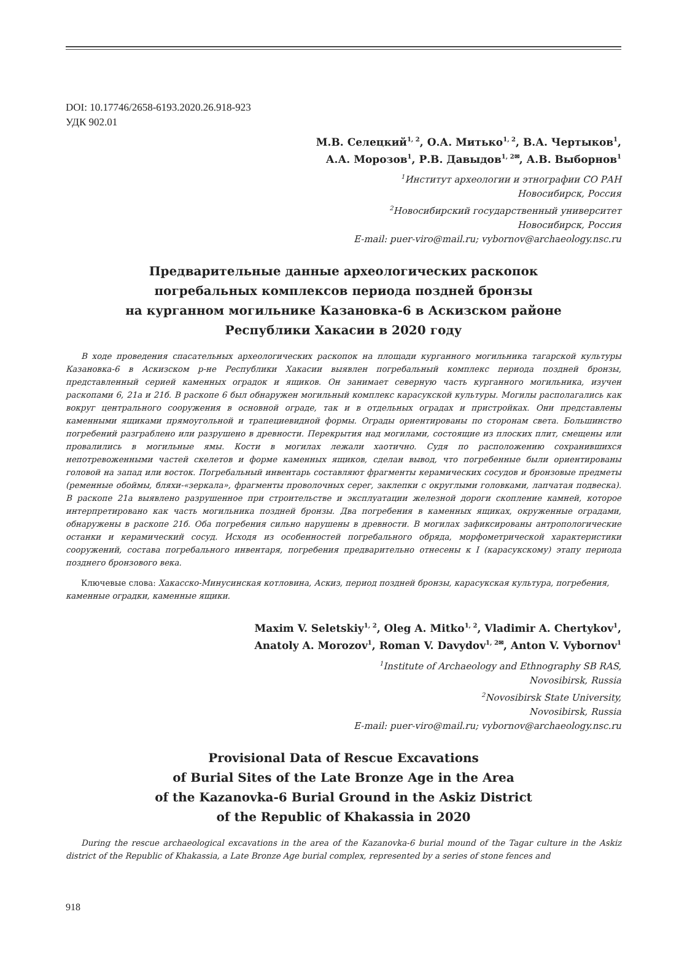DOI: 10.17746/2658-6193.2020.26.918-923
УДК 902.01
М.В. Селецкий<sup>1, 2</sup>, О.А. Митько<sup>1, 2</sup>, В.А. Чертыков<sup>1</sup>,
А.А. Морозов<sup>1</sup>, Р.В. Давыдов<sup>1, 2✉</sup>, А.В. Выборнов<sup>1</sup>
<sup>1</sup> Институт археологии и этнографии СО РАН
Новосибирск, Россия
<sup>2</sup> Новосибирский государственный университет
Новосибирск, Россия
E-mail: puer-viro@mail.ru; vybornov@archaeology.nsc.ru
Предварительные данные археологических раскопок
погребальных комплексов периода поздней бронзы
на курганном могильнике Казановка-6 в Аскизском районе
Республики Хакасии в 2020 году
В ходе проведения спасательных археологических раскопок на площади курганного могильника тагарской культуры Казановка-6 в Аскизском р-не Республики Хакасии выявлен погребальный комплекс периода поздней бронзы, представленный серией каменных оградок и ящиков. Он занимает северную часть курганного могильника, изучен раскопами 6, 21а и 21б. В раскопе 6 был обнаружен могильный комплекс карасукской культуры. Могилы располагались как вокруг центрального сооружения в основной ограде, так и в отдельных оградах и пристройках. Они представлены каменными ящиками прямоугольной и трапециевидной формы. Ограды ориентированы по сторонам света. Большинство погребений разграблено или разрушено в древности. Перекрытия над могилами, состоящие из плоских плит, смещены или провалились в могильные ямы. Кости в могилах лежали хаотично. Судя по расположению сохранившихся непотревоженными частей скелетов и форме каменных ящиков, сделан вывод, что погребенные были ориентированы головой на запад или восток. Погребальный инвентарь составляют фрагменты керамических сосудов и бронзовые предметы (ременные обоймы, бляхи-«зеркала», фрагменты проволочных серег, заклепки с округлыми головками, лапчатая подвеска). В раскопе 21а выявлено разрушенное при строительстве и эксплуатации железной дороги скопление камней, которое интерпретировано как часть могильника поздней бронзы. Два погребения в каменных ящиках, окруженные оградами, обнаружены в раскопе 21б. Оба погребения сильно нарушены в древности. В могилах зафиксированы антропологические останки и керамический сосуд. Исходя из особенностей погребального обряда, морфометрической характеристики сооружений, состава погребального инвентаря, погребения предварительно отнесены к I (карасукскому) этапу периода позднего бронзового века.
Ключевые слова: Хакасско-Минусинская котловина, Аскиз, период поздней бронзы, карасукская культура, погребения, каменные оградки, каменные ящики.
Maxim V. Seletskiy<sup>1, 2</sup>, Oleg A. Mitko<sup>1, 2</sup>, Vladimir A. Chertykov<sup>1</sup>,
Anatoly A. Morozov<sup>1</sup>, Roman V. Davydov<sup>1, 2✉</sup>, Anton V. Vybornov<sup>1</sup>
<sup>1</sup> Institute of Archaeology and Ethnography SB RAS,
Novosibirsk, Russia
<sup>2</sup> Novosibirsk State University,
Novosibirsk, Russia
E-mail: puer-viro@mail.ru; vybornov@archaeology.nsc.ru
Provisional Data of Rescue Excavations
of Burial Sites of the Late Bronze Age in the Area
of the Kazanovka-6 Burial Ground in the Askiz District
of the Republic of Khakassia in 2020
During the rescue archaeological excavations in the area of the Kazanovka-6 burial mound of the Tagar culture in the Askiz district of the Republic of Khakassia, a Late Bronze Age burial complex, represented by a series of stone fences and
918